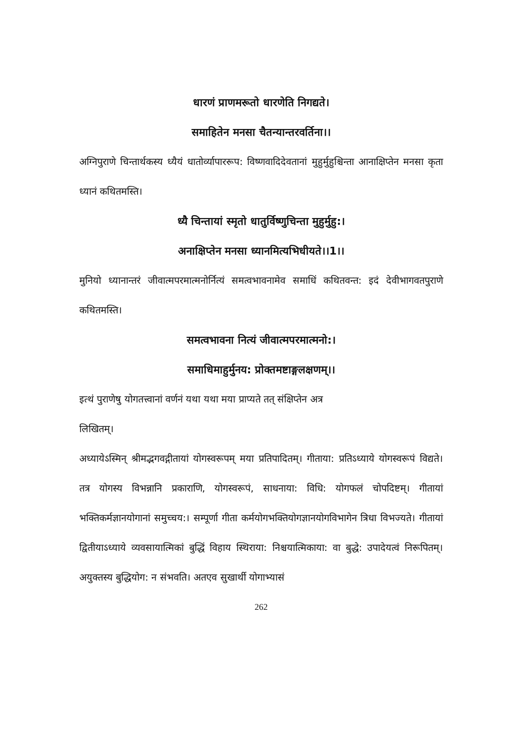धारणं प्राणमरूतो धारणेति निगद्यते।
समाहितेन मनसा चैतन्यान्तरवर्तिना।।
अग्निपुराणे चिन्तार्थकस्य ध्यैयं धातोर्व्यापाररूप: विष्णवादिदेवतानां मुहुर्मुहुश्चिन्ता आनाक्षिप्तेन मनसा कृता ध्यानं कथितमस्ति।
ध्यै चिन्तायां स्मृतो धातुर्विष्णुचिन्ता मुहुर्मुहु:।
अनाक्षिप्तेन मनसा ध्यानमित्यभिधीयते।।1।।
मुनियो ध्यानान्तरं जीवात्मपरमात्मनोर्नित्यं समत्वभावनामेव समाधिं कथितवन्त: इदं देवीभागवतपुराणे कथितमस्ति।
समत्वभावना नित्यं जीवात्मपरमात्मनो:।
समाधिमाहुर्मुनय: प्रोक्तमष्टाङ्गलक्षणम्।।
इत्थं पुराणेषु योगतत्त्वानां वर्णनं यथा यथा मया प्राप्यते तत् संक्षिप्तेन अत्र
लिखितम्।
अध्यायेऽस्मिन् श्रीमद्भगवद्गीतायां योगस्वरूपम् मया प्रतिपादितम्। गीताया: प्रतिऽध्याये योगस्वरूपं विद्यते। तत्र योगस्य विभन्नानि प्रकाराणि, योगस्वरूपं, साधनाया: विधि: योगफलं चोपदिष्टम्। गीतायां भक्तिकर्मज्ञानयोगानां समुच्चय:। सम्पूर्णा गीता कर्मयोगभक्तियोगज्ञानयोगविभागेन त्रिधा विभज्यते। गीतायां द्वितीयाऽध्याये व्यवसायात्मिकां बुद्धिं विहाय स्थिराया: निश्चयात्मिकाया: वा बुद्धे: उपादेयत्वं निरूपितम्। अयुक्तस्य बुद्धियोग: न संभवति। अतएव सुखार्थी योगाभ्यासं
262